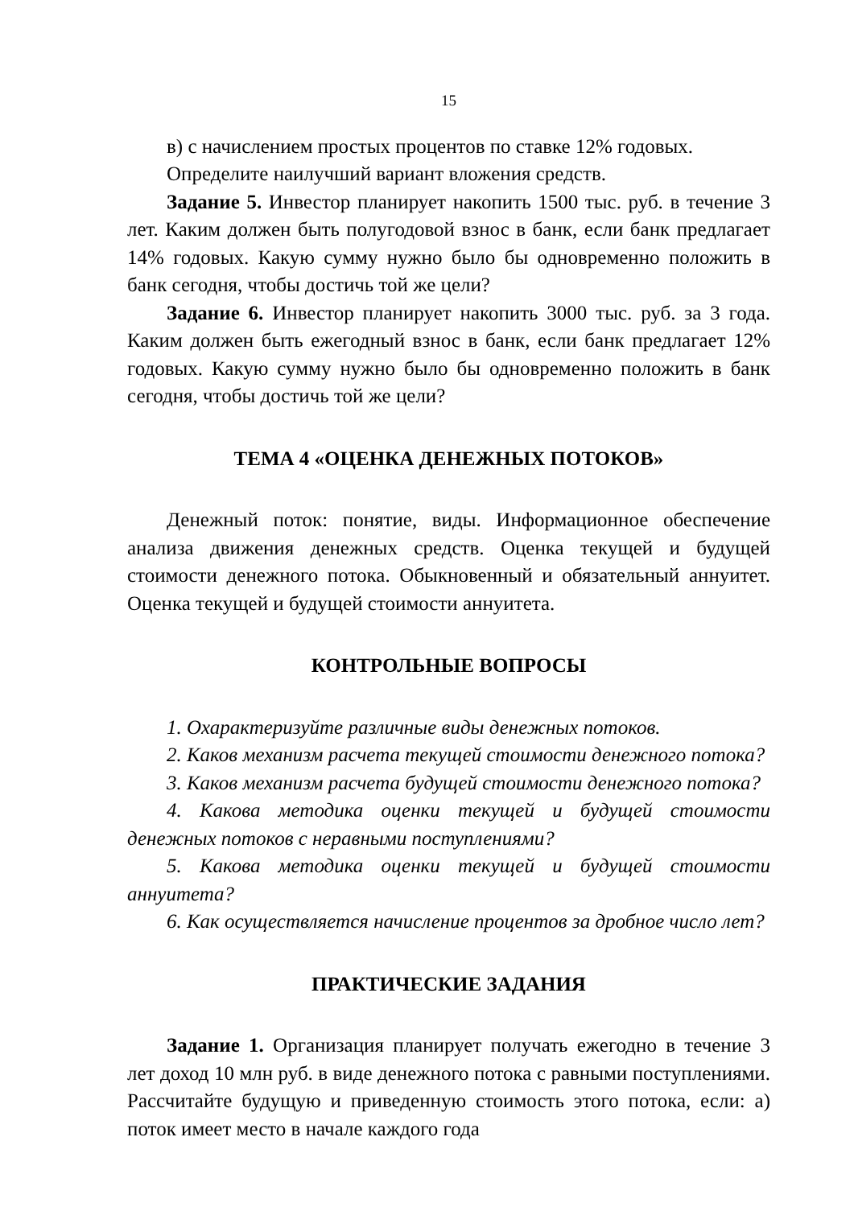15
в) с начислением простых процентов по ставке 12% годовых.
Определите наилучший вариант вложения средств.
Задание 5. Инвестор планирует накопить 1500 тыс. руб. в течение 3 лет. Каким должен быть полугодовой взнос в банк, если банк предлагает 14% годовых. Какую сумму нужно было бы одновременно положить в банк сегодня, чтобы достичь той же цели?
Задание 6. Инвестор планирует накопить 3000 тыс. руб. за 3 года. Каким должен быть ежегодный взнос в банк, если банк предлагает 12% годовых. Какую сумму нужно было бы одновременно положить в банк сегодня, чтобы достичь той же цели?
ТЕМА 4 «ОЦЕНКА ДЕНЕЖНЫХ ПОТОКОВ»
Денежный поток: понятие, виды. Информационное обеспечение анализа движения денежных средств. Оценка текущей и будущей стоимости денежного потока. Обыкновенный и обязательный аннуитет. Оценка текущей и будущей стоимости аннуитета.
КОНТРОЛЬНЫЕ ВОПРОСЫ
1. Охарактеризуйте различные виды денежных потоков.
2. Каков механизм расчета текущей стоимости денежного потока?
3. Каков механизм расчета будущей стоимости денежного потока?
4. Какова методика оценки текущей и будущей стоимости денежных потоков с неравными поступлениями?
5. Какова методика оценки текущей и будущей стоимости аннуитета?
6. Как осуществляется начисление процентов за дробное число лет?
ПРАКТИЧЕСКИЕ ЗАДАНИЯ
Задание 1. Организация планирует получать ежегодно в течение 3 лет доход 10 млн руб. в виде денежного потока с равными поступлениями. Рассчитайте будущую и приведенную стоимость этого потока, если: а) поток имеет место в начале каждого года